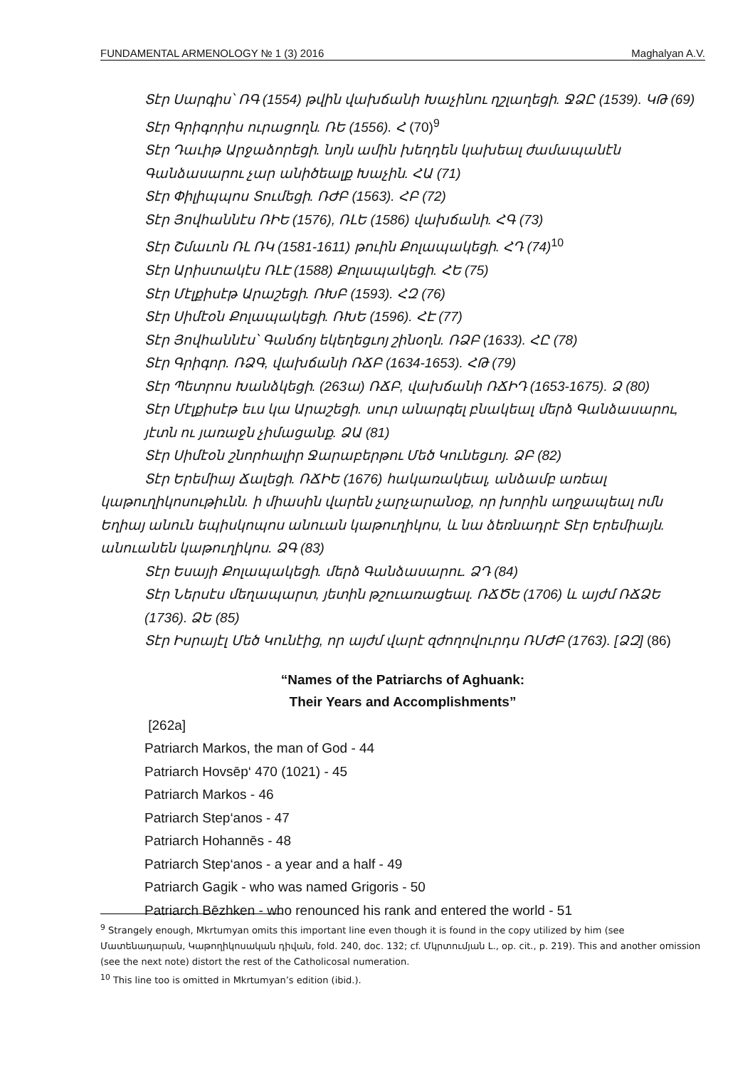FUNDAMENTAL ARMENOLOGY № 1 (3) 2016 Maghalyan A.V.
Տէր Սարգիս՝ ՌԳ (1554) թվին վախճանի Խաչինու ղշլաղեցի. ՋՁԸ (1539). ԿԹ (69)
Տէր Գրիգորիս ուրացողն. ՌԵ (1556). Հ (70)<sup>9</sup>
Տէր Դաւիթ Արջաձորեցի. նոյն ամին խեղդեն կախեալ ժամապանէն Գանձասարու չար անիծեալք Խաչին. ՀԱ (71)
Տէր Փիլիպպոս Տումեցի. ՌԺԲ (1563). ՀԲ (72)
Տէր Յովհաննէս ՌԻԵ (1576), ՌԼԵ (1586) վախճանի. ՀԳ (73)
Տէր Շմաւոն ՌԼ ՌԿ (1581-1611) թուին Քոլապակեցի. ՀԴ (74)<sup>10</sup>
Տէր Արիստակէս ՌԼԷ (1588) Քոլապակեցի. ՀԵ (75)
Տէր Մէլքիսէթ Արաշեցի. ՌԽԲ (1593). ՀԶ (76)
Տէր Սիմէօն Քոլապակեցի. ՌԽԵ (1596). ՀԷ (77)
Տէր Յովհաննէս՝ Գանճոյ եկեղեցւոյ շինօղն. ՌՁԲ (1633). ՀԸ (78)
Տէր Գրիգոր. ՌՁԳ, վախճանի ՌՃԲ (1634-1653). ՀԹ (79)
Տէր Պետրոս Խանձկեցի. (263ա) ՌՃԲ, վախճանի ՌՃԻԴ (1653-1675). Ձ (80)
Տէր Մէլքիսէթ եւս կա Արաշեցի. սուր անարգել բնակեալ մերձ Գանձասարու, յէտն ու յառաջն չիմացանք. ՁԱ (81)
Տէր Սիմէօն շնորհալիր Ջարաբերթու Մեծ Կունեցւոյ. ՁԲ (82)
Տէր Երեմիայ Ճալեցի. ՌՃԻԵ (1676) հակառակեալ, անձամբ առեալ կաթուղիկոսութիւնն. ի միասին վարեն չարչարանօք, որ խորին աղջապեալ ոմն Եղիայ անուն եպիսկոպոս անուան կաթուղիկոս, և նա ձեռնադրէ Տէր Երեմիայն. անուանեն կաթուղիկոս. ՁԳ (83)
Տէր Եսայի Քոլապակեցի. մերձ Գանձասարու. ՁԴ (84)
Տէր Ներսէս մեղապարտ, յետին թշուառացեալ. ՌՃԾԵ (1706) և այժմ ՌՃՁԵ (1736). ՁԵ (85)
Տէր Իսրայէլ Մեծ Կունէից, որ այժմ վարէ զժողովուրդս ՌՄԺԲ (1763). [ՁԶ] (86)
“Names of the Patriarchs of Aghuank:
Their Years and Accomplishments”
[262a]
Patriarch Markos, the man of God - 44
Patriarch Hovsēp‘ 470 (1021) - 45
Patriarch Markos - 46
Patriarch Step‘anos - 47
Patriarch Hohannēs - 48
Patriarch Step‘anos - a year and a half - 49
Patriarch Gagik - who was named Grigoris - 50
Patriarch Bēzhken - who renounced his rank and entered the world - 51
<sup>9</sup> Strangely enough, Mkrtumyan omits this important line even though it is found in the copy utilized by him (see Մատենադարան, Կաթողիկոսական դիվան, fold. 240, doc. 132; cf. Մկրտումյան Լ., op. cit., p. 219). This and another omission (see the next note) distort the rest of the Catholicosal numeration.
<sup>10</sup> This line too is omitted in Mkrtumyan’s edition (ibid.).